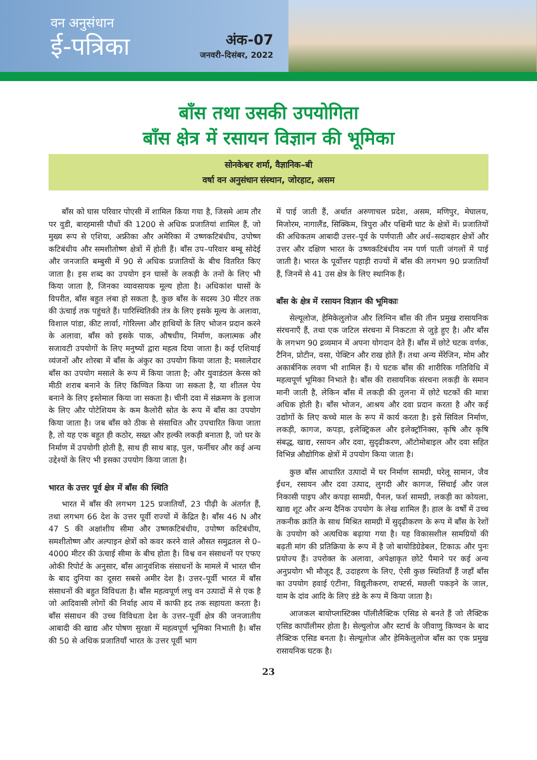वन अनुसंधान
ई-पत्रिका
अंक-07
जनवरी–दिसंबर, 2022
बाँस तथा उसकी उपयोगिता
बाँस क्षेत्र में रसायन विज्ञान की भूमिका
सोनकेश्वर शर्मा, वैज्ञानिक–बी
वर्षा वन अनुसंधान संस्थान, जोरहाट, असम
बाँस को घास परिवार पोएसी में शामिल किया गया है, जिसमे आम तौर पर वुडी, बारहमासी पौधों की 1200 से अधिक प्रजातियां शामिल हैं, जो मुख्य रूप से एशिया, अफ्रीका और अमेरिका में उष्णकटिबंधीय, उपोष्ण कटिबंधीय और समशीतोष्ण क्षेत्रों में होती हैं। बाँस उप–परिवार बम्बू सोदेई और जनजाति बम्बुसी में 90 से अधिक प्रजातियों के बीच वितरित किए जाता है। इस शब्द का उपयोग इन घासों के लकड़ी के तनों के लिए भी किया जाता है, जिनका व्यावसायक मूल्य होता है। अधिकांश घासों के विपरीत, बाँस बहुत लंबा हो सकता है, कुछ बाँस के सदस्य 30 मीटर तक की ऊंचाई तक पहुंचते हैं। पारिस्थितिकी तंत्र के लिए इसके मूल्य के अलावा, विशाल पांडा, कीट लार्वा, गोरिल्ला और हाथियों के लिए भोजन प्रदान करने के अलावा, बाँस को इसके पाक, औषधीय, निर्माण, कलात्मक और सजावटी उपयोगों के लिए मनुष्यों द्वारा महत्व दिया जाता है। कई एशियाई व्यंजनों और शोरबा में बाँस के अंकुर का उपयोग किया जाता है; मसालेदार बाँस का उपयोग मसाले के रूप में किया जाता है; और युवाडंठल केरस को मीठी शराब बनाने के लिए किण्वित किया जा सकता है, या शीतल पेय बनाने के लिए इस्तेमाल किया जा सकता है। चीनी दवा में संक्रमण के इलाज के लिए और पोटेशियम के कम कैलोरी स्रोत के रूप में बाँस का उपयोग किया जाता है। जब बाँस को ठीक से संसाधित और उपचारित किया जाता है, तो यह एक बहुत ही कठोर, सख्त और हल्की लकड़ी बनाता है, जो घर के निर्माण में उपयोगी होती है, साथ ही साथ बाड़, पुल, फर्नीचर और कई अन्य उद्देश्यों के लिए भी इसका उपयोग किया जाता है।
भारत के उत्तर पूर्व क्षेत्र में बाँस की स्थिति
भारत में बाँस की लगभग 125 प्रजातियाँ, 23 पीढ़ी के अंतर्गत हैं, तथा लगभग 66 देश के उत्तर पूर्वी राज्यों में केंद्रित है। बाँस 46 N और 47 S की अक्षांशीय सीमा और उष्णकटिबंधीय, उपोष्ण कटिबंधीय, समशीतोष्ण और अल्पाइन क्षेत्रों को कवर करने वाले औसत समुद्रतल से 0–4000 मीटर की ऊंचाई सीमा के बीच होता है। विश्व वन संसाधनों पर एफए ओकी रिपोर्ट के अनुसार, बाँस आनुवंशिक संसाधनों के मामले में भारत चीन के बाद दुनिया का दूसरा सबसे अमीर देश है। उत्तर–पूर्वी भारत में बाँस संसाधनों की बहुत विविधता है। बाँस महत्वपूर्ण लघु वन उत्पादों में से एक है जो आदिवासी लोगों की निर्वाह आय में काफी हद तक सहायता करता है। बाँस संसाधन की उच्च विविधता देश के उत्तर–पूर्वी क्षेत्र की जनजातीय आबादी की खाद्य और पोषण सुरक्षा में महत्वपूर्ण भूमिका निभाती है। बाँस की 50 से अधिक प्रजातियाँ भारत के उत्तर पूर्वी भाग
में पाई जाती हैं, अर्थात अरुणाचल प्रदेश, असम, मणिपुर, मेघालय, मिजोरम, नागालैंड, सिक्किम, त्रिपुरा और पश्चिमी घाट के क्षेत्रों में। प्रजातियों की अधिकतम आबादी उत्तर–पूर्व के पर्णपाती और अर्ध–सदाबहार क्षेत्रों और उत्तर और दक्षिण भारत के उष्णकटिबंधीय नम पर्ण पाती जंगलों में पाई जाती है। भारत के पूर्वोत्तर पहाड़ी राज्यों में बाँस की लगभग 90 प्रजातियाँ हैं, जिनमें से 41 उस क्षेत्र के लिए स्थानिक हैं।
बाँस के क्षेत्र में रसायन विज्ञान की भूमिकाः
सेल्यूलोज, हेमिकेलुलोज और लिग्निन बाँस की तीन प्रमुख रासायनिक संरचनाएँ हैं, तथा एक जटिल संरचना में निकटता से जुड़े हुए है। और बाँस के लगभग 90 द्रव्यमान में अपना योगदान देते हैं। बाँस में छोटे घटक वर्णक, टैनिन, प्रोटीन, वसा, पेक्टिन और राख होते हैं। तथा अन्य मेंरेजिन, मोम और अकार्बनिक लवण भी शामिल हैं। ये घटक बाँस की शारीरिक गतिविधि में महत्वपूर्ण भूमिका निभाते है। बाँस की रासायनिक संरचना लकड़ी के समान मानी जाती है, लेकिन बाँस में लकड़ी की तुलना में छोटे घटकों की मात्रा अधिक होती है। बाँस भोजन, आश्रय और दवा प्रदान करता है और कई उद्योगों के लिए कच्चे माल के रूप में कार्य करता है। इसे सिविल निर्माण, लकड़ी, कागज, कपड़ा, इलेक्ट्रिकल और इलेक्ट्रॉनिक्स, कृषि और कृषि संबद्ध, खाद्य, रसायन और दवा, सुदृढीकरण, ऑटोमोबाइल और दवा सहित विभिन्न औद्योगिक क्षेत्रों में उपयोग किया जाता है।
कुछ बाँस आधारित उत्पादों में घर निर्माण सामग्री, घरेलू सामान, जैव ईंधन, रसायन और दवा उत्पाद, लुगदी और कागज, सिंचाई और जल निकासी पाइप और कपड़ा सामग्री, पैनल, फर्श सामग्री, लकड़ी का कोयला, खाद्य शूट और अन्य दैनिक उपयोग के लेख शामिल हैं। हाल के वर्षों में उच्च तकनीक क्रांति के साथ मिश्रित सामग्री में सुदृढीकरण के रूप में बाँस के रेशों के उपयोग को अत्यधिक बढ़ाया गया है। यह विकासशील सामग्रियों की बढ़ती मांग की प्रतिक्रिया के रूप में है जो बायोडिग्रेडेबल, टिकाऊ और पुनः प्रयोज्य हैं। उपरोक्त के अलावा, अपेक्षाकृत छोटे पैमाने पर कई अन्य अनुप्रयोग भी मौजूद हैं, उदाहरण के लिए, ऐसी कुछ स्थितियाँ हैं जहाँ बाँस का उपयोग हवाई एंटीना, विद्युतीकरण, राफ्टर्स, मछली पकड़ने के जाल, याम के दांव आदि के लिए डंडे के रूप में किया जाता है।
आजकल बायोप्लास्टिक्स पॉलीलैक्टिक एसिड से बनते हैं जो लैक्टिक एसिड कापॉलीमर होता है। सेल्युलोज और स्टार्च के जीवाणु किण्वन के बाद लैक्टिक एसिड बनता है। सेल्यूलोज और हेमिकेलुलोज बाँस का एक प्रमुख रासायनिक घटक है।
23